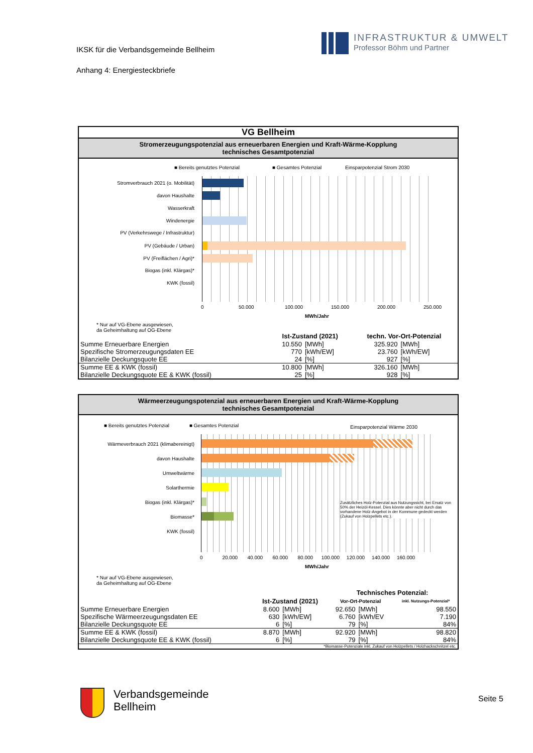IKSK für die Verbandsgemeinde Bellheim
Anhang 4: Energiesteckbriefe
INFRASTRUKTUR & UMWELT
Professor Böhm und Partner
VG Bellheim
Stromerzeugungspotenzial aus erneuerbaren Energien und Kraft-Wärme-Kopplung
technisches Gesamtpotenzial
■ Bereits genutztes Potenzial ■ Gesamtes Potenzial Einsparpotenzial Strom 2030
Stromverbrauch 2021 (o. Mobilität)
davon Haushalte
Wasserkraft
Windenergie
PV (Verkehrswege / Infrastruktur)
PV (Gebäude / Urban)
PV (Freiflächen / Agri)*
Biogas (inkl. Klärgas)*
KWK (fossil)
0 50.000 100.000 150.000 200.000 250.000
MWh/Jahr
* Nur auf VG-Ebene ausgewiesen,
da Geheimhaltung auf OG-Ebene
| | Ist-Zustand (2021) | | techn. Vor-Ort-Potenzial | |
| --- | --- | --- | --- | --- |
| Summe Erneuerbare Energien | 10.550 | [MWh] | 325.920 | [MWh] |
| Spezifische Stromerzeugungsdaten EE | 770 | [kWh/EW] | 23.760 | [kWh/EW] |
| Bilanzielle Deckungsquote EE | 24 | [%] | 927 | [%] |
| Summe EE & KWK (fossil) | 10.800 | [MWh] | 326.160 | [MWh] |
| Bilanzielle Deckungsquote EE & KWK (fossil) | 25 | [%] | 928 | [%] |
Wärmeerzeugungspotenzial aus erneuerbaren Energien und Kraft-Wärme-Kopplung
technisches Gesamtpotenzial
■ Bereits genutztes Potenzial ■ Gesamtes Potenzial Einsparpotenzial Wärme 2030
Wärmeverbrauch 2021 (klimabereinigt)
davon Haushalte
Umweltwärme
Solarthermie
Biogas (inkl. Klärgas)*
Biomasse*
KWK (fossil)
Zusätzliches Holz-Potenzial aus Nutzungssicht, bei Ersatz von 50% der Heizöl-Kessel. Dies könnte aber nicht durch das vorhandene Holz-Angebot in der Kommune gedeckt werden (Zukauf von Holzpellets etc.).
0 20.000 40.000 60.000 80.000 100.000 120.000 140.000 160.000
MWh/Jahr
* Nur auf VG-Ebene ausgewiesen,
da Geheimhaltung auf OG-Ebene
| | | | Technisches Potenzial: | | |
| --- | --- | --- | --- | --- | --- |
| | Ist-Zustand (2021) | | Vor-Ort-Potenzial | | inkl. Nutzungs-Potenzial* |
| Summe Erneuerbare Energien | 8.600 | [MWh] | 92.650 | [MWh] | 98.550 |
| Spezifische Wärmeerzeugungsdaten EE | 630 | [kWh/EW] | 6.760 | [kWh/EV | 7.190 |
| Bilanzielle Deckungsquote EE | 6 | [%] | 79 | [%] | 84% |
| Summe EE & KWK (fossil) | 8.870 | [MWh] | 92.920 | [MWh] | 98.820 |
| Bilanzielle Deckungsquote EE & KWK (fossil) | 6 | [%] | 79 | [%] | 84% |
| *Biomasse-Potenziale inkl. Zukauf von Holzpellets / Holzhackschnitzel etc. | | | | | |
Verbandsgemeinde
Bellheim
Seite 5